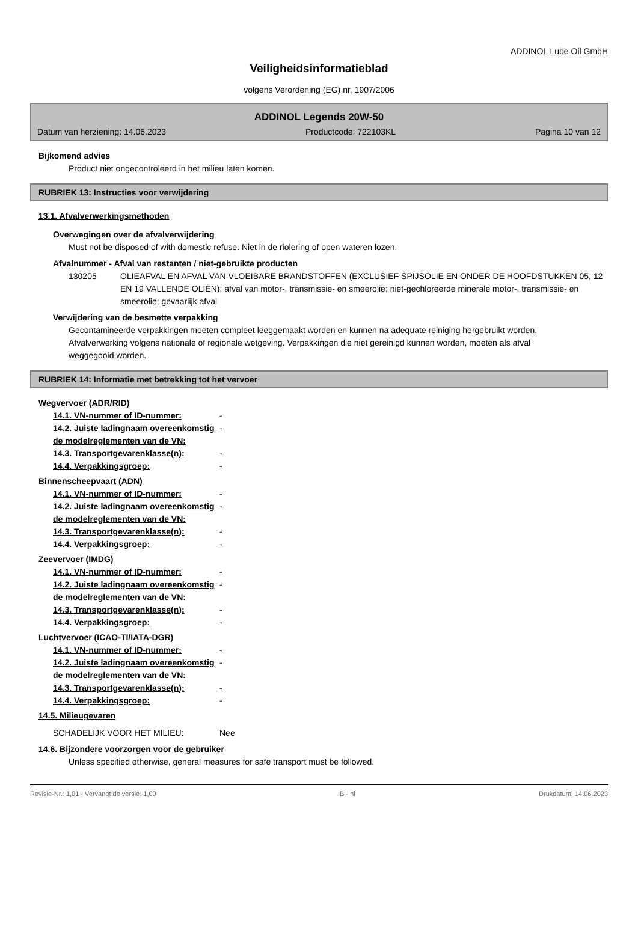ADDINOL Lube Oil GmbH
Veiligheidsinformatieblad
volgens Verordening (EG) nr. 1907/2006
ADDINOL Legends 20W-50
Datum van herziening: 14.06.2023 Productcode: 722103KL Pagina 10 van 12
Bijkomend advies
Product niet ongecontroleerd in het milieu laten komen.
RUBRIEK 13: Instructies voor verwijdering
13.1. Afvalverwerkingsmethoden
Overwegingen over de afvalverwijdering
Must not be disposed of with domestic refuse. Niet in de riolering of open wateren lozen.
Afvalnummer - Afval van restanten / niet-gebruikte producten
130205 OLIEAFVAL EN AFVAL VAN VLOEIBARE BRANDSTOFFEN (EXCLUSIEF SPIJSOLIE EN ONDER DE HOOFDSTUKKEN 05, 12 EN 19 VALLENDE OLIËN); afval van motor-, transmissie- en smeerolie; niet-gechloreerde minerale motor-, transmissie- en smeerolie; gevaarlijk afval
Verwijdering van de besmette verpakking
Gecontamineerde verpakkingen moeten compleet leeggemaakt worden en kunnen na adequate reiniging hergebruikt worden. Afvalverwerking volgens nationale of regionale wetgeving. Verpakkingen die niet gereinigd kunnen worden, moeten als afval weggegooid worden.
RUBRIEK 14: Informatie met betrekking tot het vervoer
Wegvervoer (ADR/RID)
14.1. VN-nummer of ID-nummer: -
14.2. Juiste ladingnaam overeenkomstig de modelreglementen van de VN: -
14.3. Transportgevarenklasse(n): -
14.4. Verpakkingsgroep: -
Binnenscheepvaart (ADN)
14.1. VN-nummer of ID-nummer: -
14.2. Juiste ladingnaam overeenkomstig de modelreglementen van de VN: -
14.3. Transportgevarenklasse(n): -
14.4. Verpakkingsgroep: -
Zeevervoer (IMDG)
14.1. VN-nummer of ID-nummer: -
14.2. Juiste ladingnaam overeenkomstig de modelreglementen van de VN: -
14.3. Transportgevarenklasse(n): -
14.4. Verpakkingsgroep: -
Luchtvervoer (ICAO-TI/IATA-DGR)
14.1. VN-nummer of ID-nummer: -
14.2. Juiste ladingnaam overeenkomstig de modelreglementen van de VN: -
14.3. Transportgevarenklasse(n): -
14.4. Verpakkingsgroep: -
14.5. Milieugevaren
SCHADELIJK VOOR HET MILIEU: Nee
14.6. Bijzondere voorzorgen voor de gebruiker
Unless specified otherwise, general measures for safe transport must be followed.
Revisie-Nr.: 1,01 - Vervangt de versie: 1,00 B - nl Drukdatum: 14.06.2023